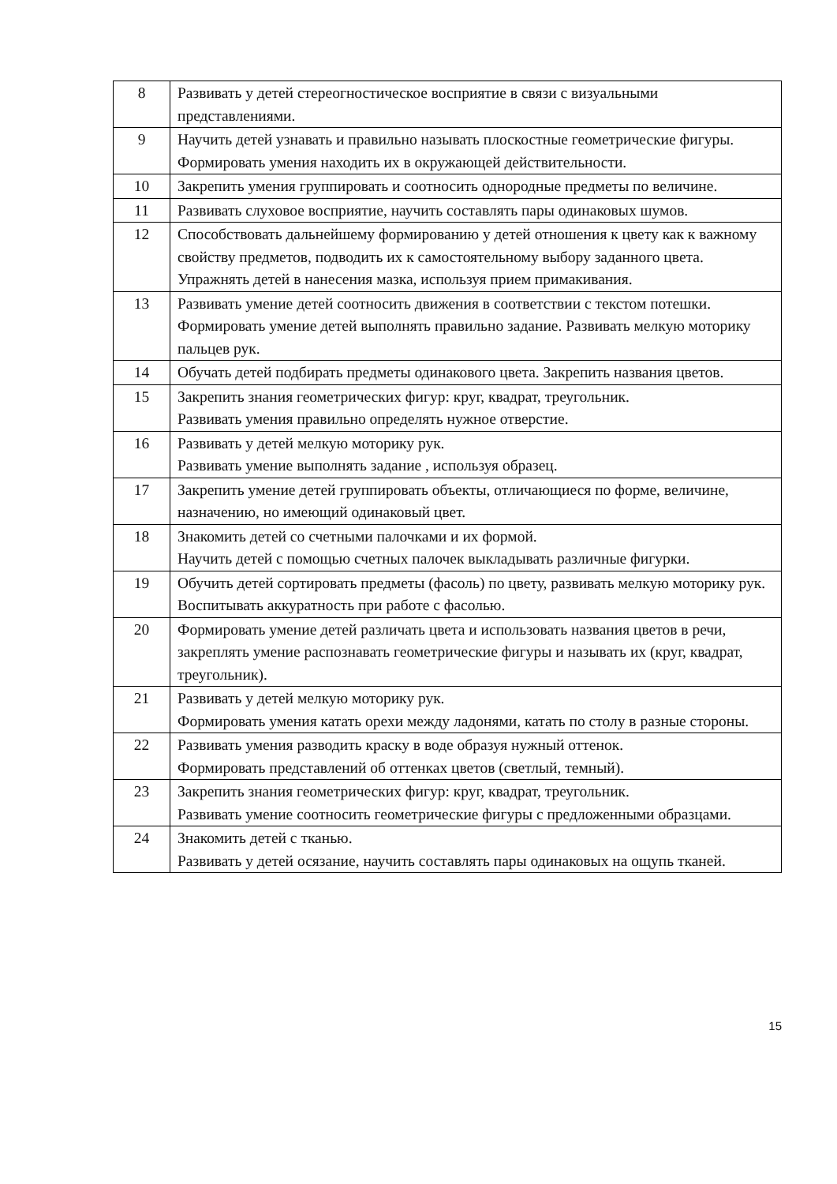| 8 | Развивать у детей стереогностическое восприятие в связи с визуальными представлениями. |
| 9 | Научить детей узнавать и правильно называть плоскостные геометрические фигуры. Формировать умения находить их в окружающей действительности. |
| 10 | Закрепить умения группировать и соотносить однородные предметы по величине. |
| 11 | Развивать слуховое восприятие, научить составлять пары одинаковых шумов. |
| 12 | Способствовать дальнейшему формированию у детей отношения к цвету как к важному свойству предметов, подводить их к самостоятельному выбору заданного цвета. Упражнять детей в нанесения мазка, используя прием примакивания. |
| 13 | Развивать умение детей соотносить движения в соответствии с текстом потешки. Формировать умение детей выполнять правильно задание. Развивать мелкую моторику пальцев рук. |
| 14 | Обучать детей подбирать предметы одинакового цвета. Закрепить названия цветов. |
| 15 | Закрепить знания геометрических фигур: круг, квадрат, треугольник. Развивать умения правильно определять нужное отверстие. |
| 16 | Развивать у детей мелкую моторику рук. Развивать умение выполнять задание , используя образец. |
| 17 | Закрепить умение детей группировать объекты, отличающиеся по форме, величине, назначению, но имеющий одинаковый цвет. |
| 18 | Знакомить детей со счетными палочками и их формой. Научить детей с помощью счетных палочек выкладывать различные фигурки. |
| 19 | Обучить детей сортировать предметы (фасоль) по цвету, развивать мелкую моторику рук. Воспитывать аккуратность при работе с фасолью. |
| 20 | Формировать умение детей различать цвета и использовать названия цветов в речи, закреплять умение распознавать геометрические фигуры и называть их (круг, квадрат, треугольник). |
| 21 | Развивать у детей мелкую моторику рук. Формировать умения катать орехи между ладонями, катать по столу в разные стороны. |
| 22 | Развивать умения разводить краску в воде образуя нужный оттенок. Формировать представлений об оттенках цветов (светлый, темный). |
| 23 | Закрепить знания геометрических фигур: круг, квадрат, треугольник. Развивать умение соотносить геометрические фигуры с предложенными образцами. |
| 24 | Знакомить детей с тканью. Развивать у детей осязание, научить составлять пары одинаковых на ощупь тканей. |
15